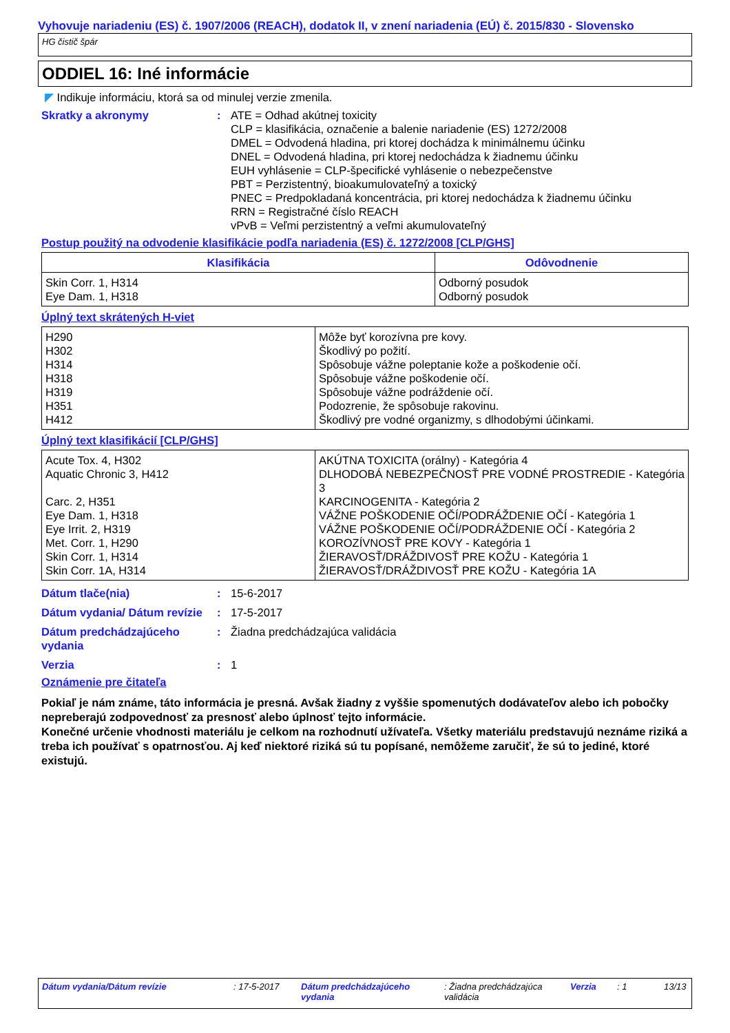Vyhovuje nariadeniu (ES) č. 1907/2006 (REACH), dodatok II, v znení nariadenia (EÚ) č. 2015/830 - Slovensko
HG čistič špár
ODDIEL 16: Iné informácie
◤ Indikuje informáciu, ktorá sa od minulej verzie zmenila.
Skratky a akronymy : ATE = Odhad akútnej toxicity
CLP = klasifikácia, označenie a balenie nariadenie (ES) 1272/2008
DMEL = Odvodená hladina, pri ktorej dochádza k minimálnemu účinku
DNEL = Odvodená hladina, pri ktorej nedochádza k žiadnemu účinku
EUH vyhlásenie = CLP-špecifické vyhlásenie o nebezpečenstve
PBT = Perzistentný, bioakumulovateľný a toxický
PNEC = Predpokladaná koncentrácia, pri ktorej nedochádza k žiadnemu účinku
RRN = Registračné číslo REACH
vPvB = Veľmi perzistentný a veľmi akumulovateľný
Postup použitý na odvodenie klasifikácie podľa nariadenia (ES) č. 1272/2008 [CLP/GHS]
| Klasifikácia | Odôvodnenie |
| --- | --- |
| Skin Corr. 1, H314 Eye Dam. 1, H318 | Odborný posudok Odborný posudok |
Úplný text skrátených H-viet
| H290 H302 H314 H318 H319 H351 H412 | Môže byť korozívna pre kovy. Škodlivý po požití. Spôsobuje vážne poleptanie kože a poškodenie očí. Spôsobuje vážne poškodenie očí. Spôsobuje vážne podráždenie očí. Podozrenie, že spôsobuje rakovinu. Škodlivý pre vodné organizmy, s dlhodobými účinkami. |
Úplný text klasifikácií [CLP/GHS]
| Acute Tox. 4, H302 Aquatic Chronic 3, H412 Carc. 2, H351 Eye Dam. 1, H318 Eye Irrit. 2, H319 Met. Corr. 1, H290 Skin Corr. 1, H314 Skin Corr. 1A, H314 | AKÚTNA TOXICITA (orálny) - Kategória 4 DLHODOBÁ NEBEZPEČNOSŤ PRE VODNÉ PROSTREDIE - Kategória 3 KARCINOGENITA - Kategória 2 VÁŽNE POŠKODENIE OČÍ/PODRÁŽDENIE OČÍ - Kategória 1 VÁŽNE POŠKODENIE OČÍ/PODRÁŽDENIE OČÍ - Kategória 2 KOROZÍVNOSŤ PRE KOVY - Kategória 1 ŽIERAVOSŤ/DRÁŽDIVOSŤ PRE KOŽU - Kategória 1 ŽIERAVOSŤ/DRÁŽDIVOSŤ PRE KOŽU - Kategória 1A |
Dátum tlače(nia) : 15-6-2017
Dátum vydania/ Dátum revízie
: 17-5-2017
Dátum predchádzajúceho vydania
: Žiadna predchádzajúca validácia
Verzia : 1
Oznámenie pre čitateľa
Pokiaľ je nám známe, táto informácia je presná. Avšak žiadny z vyššie spomenutých dodávateľov alebo ich pobočky nepreberajú zodpovednosť za presnosť alebo úplnosť tejto informácie.
Konečné určenie vhodnosti materiálu je celkom na rozhodnutí užívateľa. Všetky materiálu predstavujú neznáme riziká a treba ich používať s opatrnosťou. Aj keď niektoré riziká sú tu popísané, nemôžeme zaručiť, že sú to jediné, ktoré existujú.
Dátum vydania/Dátum revízie: 17-5-2017 Dátum predchádzajúceho vydania: Žiadna predchádzajúca validácia Verzia: 1 13/13